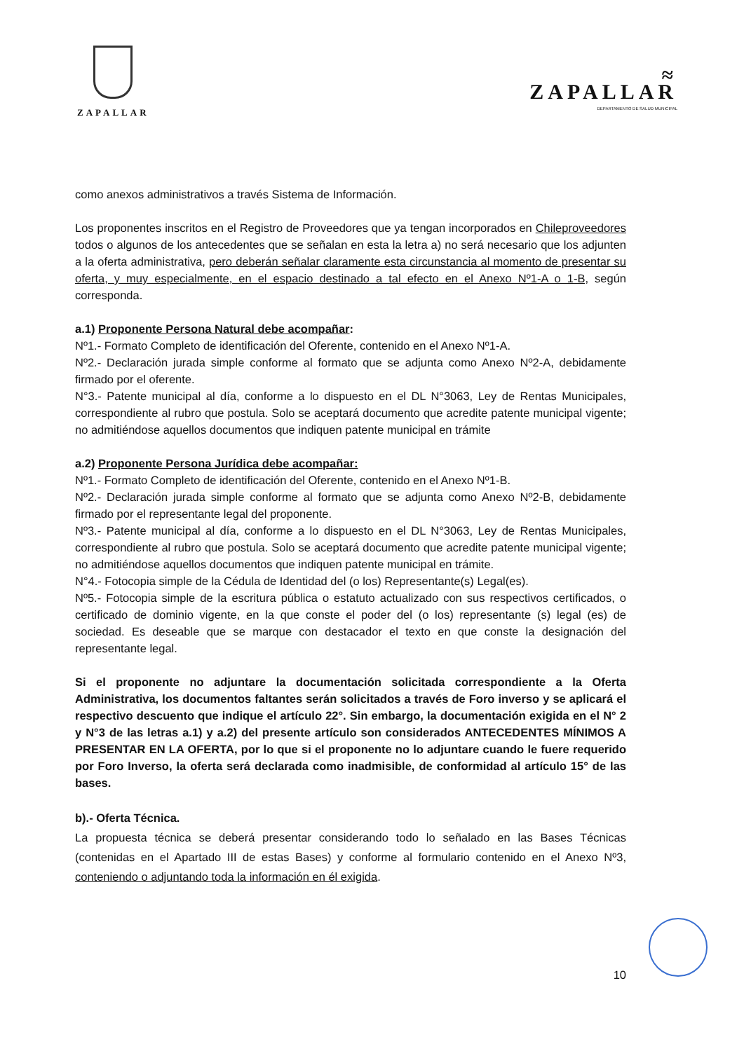ZAPALLAR
≈
ZAPALLAR
DEPARTAMENTO DE SALUD MUNICIPAL
como anexos administrativos a través Sistema de Información.
Los proponentes inscritos en el Registro de Proveedores que ya tengan incorporados en Chileproveedores todos o algunos de los antecedentes que se señalan en esta la letra a) no será necesario que los adjunten a la oferta administrativa, pero deberán señalar claramente esta circunstancia al momento de presentar su oferta, y muy especialmente, en el espacio destinado a tal efecto en el Anexo Nº1-A o 1-B, según corresponda.
a.1) Proponente Persona Natural debe acompañar:
Nº1.- Formato Completo de identificación del Oferente, contenido en el Anexo Nº1-A.
Nº2.- Declaración jurada simple conforme al formato que se adjunta como Anexo Nº2-A, debidamente firmado por el oferente.
N°3.- Patente municipal al día, conforme a lo dispuesto en el DL N°3063, Ley de Rentas Municipales, correspondiente al rubro que postula. Solo se aceptará documento que acredite patente municipal vigente; no admitiéndose aquellos documentos que indiquen patente municipal en trámite
a.2) Proponente Persona Jurídica debe acompañar:
Nº1.- Formato Completo de identificación del Oferente, contenido en el Anexo Nº1-B.
Nº2.- Declaración jurada simple conforme al formato que se adjunta como Anexo Nº2-B, debidamente firmado por el representante legal del proponente.
Nº3.- Patente municipal al día, conforme a lo dispuesto en el DL N°3063, Ley de Rentas Municipales, correspondiente al rubro que postula. Solo se aceptará documento que acredite patente municipal vigente; no admitiéndose aquellos documentos que indiquen patente municipal en trámite.
N°4.- Fotocopia simple de la Cédula de Identidad del (o los) Representante(s) Legal(es).
Nº5.- Fotocopia simple de la escritura pública o estatuto actualizado con sus respectivos certificados, o certificado de dominio vigente, en la que conste el poder del (o los) representante (s) legal (es) de sociedad. Es deseable que se marque con destacador el texto en que conste la designación del representante legal.
Si el proponente no adjuntare la documentación solicitada correspondiente a la Oferta Administrativa, los documentos faltantes serán solicitados a través de Foro inverso y se aplicará el respectivo descuento que indique el artículo 22°. Sin embargo, la documentación exigida en el N° 2 y N°3 de las letras a.1) y a.2) del presente artículo son considerados ANTECEDENTES MÍNIMOS A PRESENTAR EN LA OFERTA, por lo que si el proponente no lo adjuntare cuando le fuere requerido por Foro Inverso, la oferta será declarada como inadmisible, de conformidad al artículo 15° de las bases.
b).- Oferta Técnica.
La propuesta técnica se deberá presentar considerando todo lo señalado en las Bases Técnicas (contenidas en el Apartado III de estas Bases) y conforme al formulario contenido en el Anexo Nº3, conteniendo o adjuntando toda la información en él exigida.
10